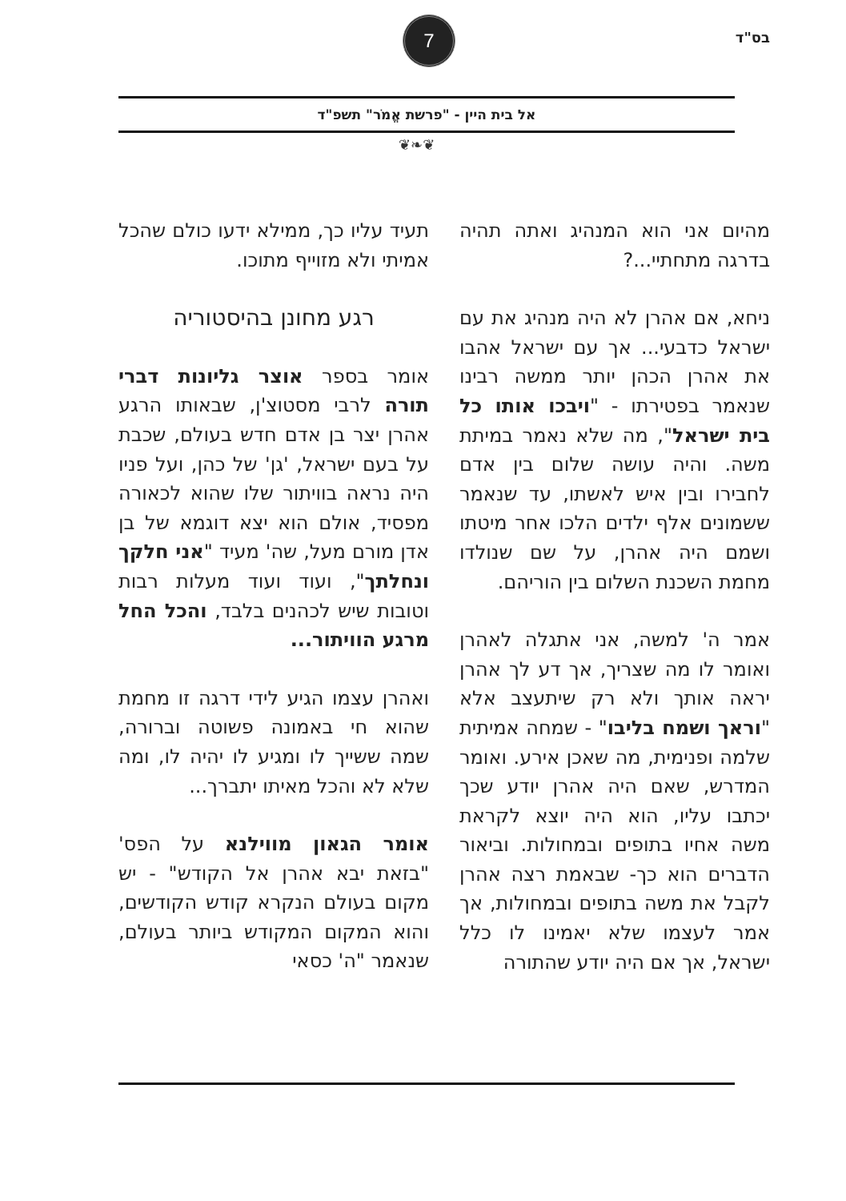בס"ד
7
אל בית היין - "פרשת אֱמֹר" תשפ"ד
❦❧❦
מהיום אני הוא המנהיג ואתה תהיה בדרגה מתחתיי...?
ניחא, אם אהרן לא היה מנהיג את עם ישראל כדבעי... אך עם ישראל אהבו את אהרן הכהן יותר ממשה רבינו שנאמר בפטירתו - "ויבכו אותו כל בית ישראל", מה שלא נאמר במיתת משה. והיה עושה שלום בין אדם לחבירו ובין איש לאשתו, עד שנאמר ששמונים אלף ילדים הלכו אחר מיטתו ושמם היה אהרן, על שם שנולדו מחמת השכנת השלום בין הוריהם.
אמר ה' למשה, אני אתגלה לאהרן ואומר לו מה שצריך, אך דע לך אהרן יראה אותך ולא רק שיתעצב אלא "וראך ושמח בליבו" - שמחה אמיתית שלמה ופנימית, מה שאכן אירע. ואומר המדרש, שאם היה אהרן יודע שכך יכתבו עליו, הוא היה יוצא לקראת משה אחיו בתופים ובמחולות. וביאור הדברים הוא כך- שבאמת רצה אהרן לקבל את משה בתופים ובמחולות, אך אמר לעצמו שלא יאמינו לו כלל ישראל, אך אם היה יודע שהתורה
תעיד עליו כך, ממילא ידעו כולם שהכל אמיתי ולא מזוייף מתוכו.
רגע מחונן בהיסטוריה
אומר בספר אוצר גליונות דברי תורה לרבי מסטוצ'ן, שבאותו הרגע אהרן יצר בן אדם חדש בעולם, שכבת על בעם ישראל, 'גן' של כהן, ועל פניו היה נראה בוויתור שלו שהוא לכאורה מפסיד, אולם הוא יצא דוגמא של בן אדן מורם מעל, שה' מעיד "אני חלקך ונחלתך", ועוד ועוד מעלות רבות וטובות שיש לכהנים בלבד, והכל החל מרגע הוויתור...
ואהרן עצמו הגיע לידי דרגה זו מחמת שהוא חי באמונה פשוטה וברורה, שמה ששייך לו ומגיע לו יהיה לו, ומה שלא לא והכל מאיתו יתברך...
אומר הגאון מווילנא על הפס' "בזאת יבא אהרן אל הקודש" - יש מקום בעולם הנקרא קודש הקודשים, והוא המקום המקודש ביותר בעולם, שנאמר "ה' כסאי